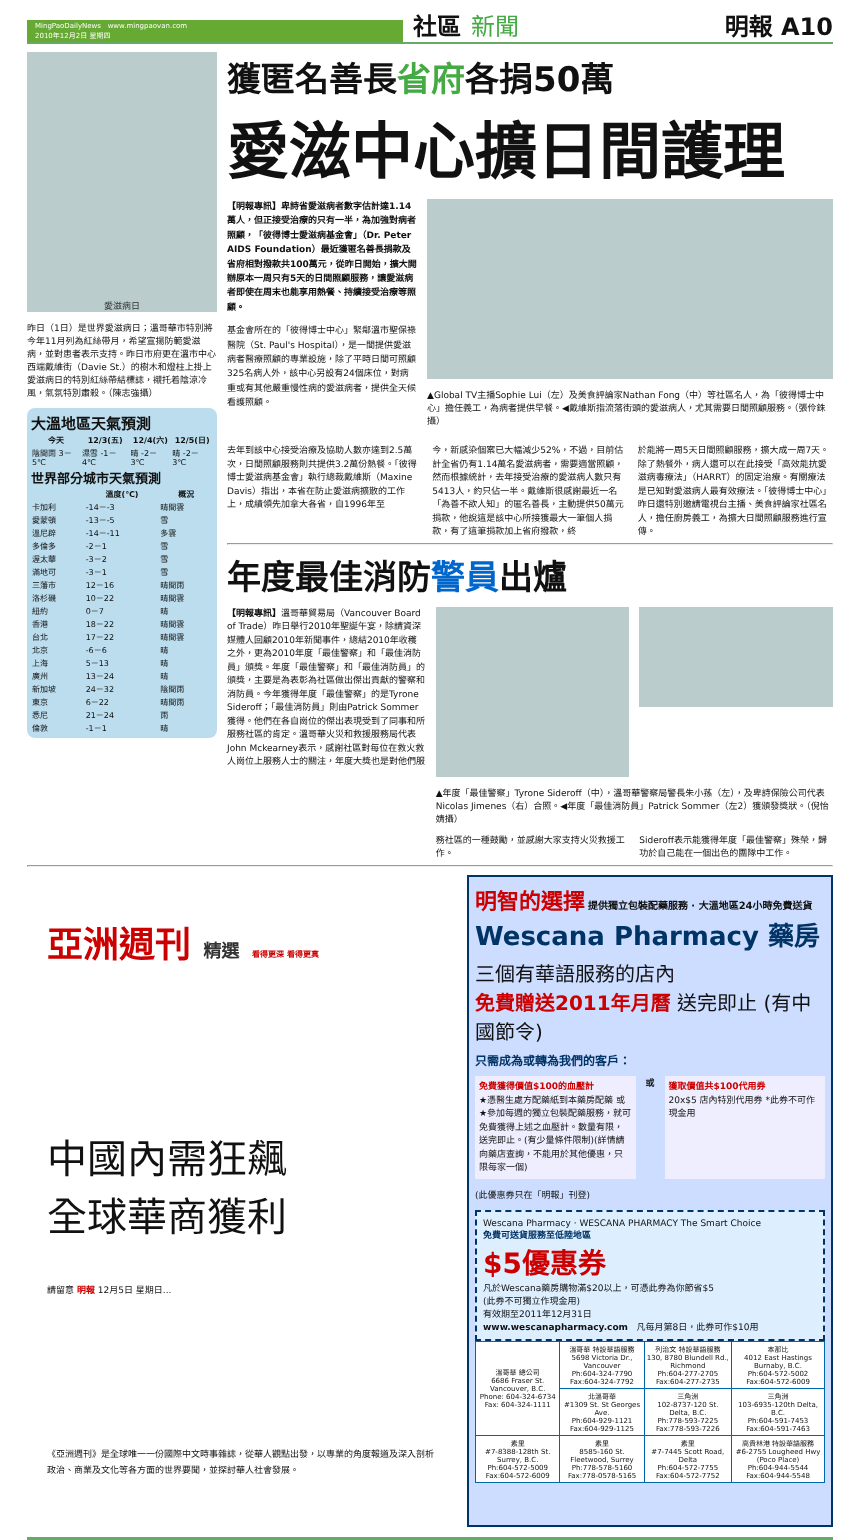MingPaoDailyNews www.mingpaovan.com
2010年12月2日 星期四
社區 新聞 明報 A10
愛滋病日
昨日（1日）是世界愛滋病日；溫哥華市特別將今年11月列為紅絲帶月，希望宣揚防範愛滋病，並對患者表示支持。昨日市府更在溫市中心西端戴維街（Davie St.）的樹木和燈柱上掛上愛滋病日的特別紅絲帶結標誌，襯托着陰涼冷風，氣氛特別肅殺。（陳志強攝）
大溫地區天氣預測
| 今天 | 12/3(五) | 12/4(六) | 12/5(日) |
| --- | --- | --- | --- |
| 陰間雨 3－5℃ | 濕雪 -1－4℃ | 晴 -2－3℃ | 晴 -2－3℃ |
世界部分城市天氣預測
| | 溫度(℃) | 概況 |
| --- | --- | --- |
| 卡加利 | -14－-3 | 晴間雲 |
| 愛蒙頓 | -13－-5 | 雪 |
| 溫尼辟 | -14－-11 | 多雲 |
| 多倫多 | -2－1 | 雪 |
| 渥太華 | -3－2 | 雪 |
| 滿地可 | -3－1 | 雪 |
| 三藩市 | 12－16 | 晴間雨 |
| 洛杉磯 | 10－22 | 晴間雲 |
| 紐約 | 0－7 | 晴 |
| 香港 | 18－22 | 晴間雲 |
| 台北 | 17－22 | 晴間雲 |
| 北京 | -6－6 | 晴 |
| 上海 | 5－13 | 晴 |
| 廣州 | 13－24 | 晴 |
| 新加坡 | 24－32 | 陰間雨 |
| 東京 | 6－22 | 晴間雨 |
| 悉尼 | 21－24 | 雨 |
| 倫敦 | -1－1 | 晴 |
獲匿名善長省府各捐50萬
愛滋中心擴日間護理
【明報專訊】卑詩省愛滋病者數字估計達1.14萬人，但正接受治療的只有一半，為加強對病者照顧，「彼得博士愛滋病基金會」（Dr. Peter AIDS Foundation）最近獲匿名善長捐款及省府相對撥款共100萬元，從昨日開始，擴大開辦原本一周只有5天的日間照顧服務，讓愛滋病者即使在周末也能享用熱餐、持續接受治療等照顧。
基金會所在的「彼得博士中心」緊鄰溫市聖保祿醫院（St. Paul's Hospital），是一間提供愛滋病者醫療照顧的專業設施，除了平時日間可照顧325名病人外，該中心另設有24個床位，對病重或有其他嚴重慢性病的愛滋病者，提供全天候看護照顧。
▲Global TV主播Sophie Lui（左）及美食評論家Nathan Fong（中）等社區名人，為「彼得博士中心」擔任義工，為病者提供早餐。◀戴維斯指流落街頭的愛滋病人，尤其需要日間照顧服務。（張伶銖攝）
去年到該中心接受治療及協助人數亦達到2.5萬次，日間照顧服務則共提供3.2萬份熱餐。「彼得博士愛滋病基金會」執行總裁戴維斯（Maxine Davis）指出，本省在防止愛滋病擴散的工作上，成績領先加拿大各省，自1996年至
今，新感染個案已大幅減少52%，不過，目前估計全省仍有1.14萬名愛滋病者，需要適當照顧，然而根據統計，去年接受治療的愛滋病人數只有5413人，約只佔一半。戴維斯很感謝最近一名「為善不欲人知」的匿名善長，主動提供50萬元捐款，他說這是該中心所接獲最大一筆個人捐款，有了這筆捐款加上省府撥款，終
於能將一周5天日間照顧服務，擴大成一周7天。除了熱餐外，病人還可以在此接受「高效能抗愛滋病毒療法」（HARRT）的固定治療。有關療法是已知對愛滋病人最有效療法。「彼得博士中心」昨日還特別邀請電視台主播、美食評論家社區名人，擔任廚房義工，為擴大日間照顧服務進行宣傳。
年度最佳消防警員出爐
【明報專訊】溫哥華貿易局（Vancouver Board of Trade）昨日舉行2010年聖誕午宴，除請資深媒體人回顧2010年新聞事件，總結2010年收穫之外，更為2010年度「最佳警察」和「最佳消防員」頒獎。年度「最佳警察」和「最佳消防員」的頒獎，主要是為表彰為社區做出傑出貢獻的警察和消防員。今年獲得年度「最佳警察」的是Tyrone Sideroff；「最佳消防員」則由Patrick Sommer獲得。他們在各自崗位的傑出表現受到了同事和所服務社區的肯定。溫哥華火災和救援服務局代表John Mckearney表示，感謝社區對每位在救火救人崗位上服務人士的關注，年度大獎也是對他們服
▲年度「最佳警察」Tyrone Sideroff（中），溫哥華警察局警長朱小蓀（左），及卑詩保險公司代表Nicolas Jimenes（右）合照。◀年度「最佳消防員」Patrick Sommer（左2）獲頒發獎狀。（倪怡婧攝）
務社區的一種鼓勵，並感謝大家支持火災救援工作。
Sideroff表示能獲得年度「最佳警察」殊榮，歸功於自己能在一個出色的團隊中工作。
亞洲週刊 精選 看得更深 看得更真
中國內需狂飆
全球華商獲利
請留意 明報 12月5日 星期日...
《亞洲週刊》是全球唯一一份國際中文時事雜誌，從華人觀點出發，以專業的角度報道及深入剖析政治、商業及文化等各方面的世界要聞，並探討華人社會發展。
明智的選擇 提供獨立包裝配藥服務 · 大溫地區24小時免費送貨
Wescana Pharmacy 藥房
三個有華語服務的店內
免費贈送2011年月曆 送完即止 (有中國節令)
只需成為或轉為我們的客戶：
免費獲得價值$100的血壓計
★憑醫生處方配藥紙到本藥房配藥 或 ★參加每週的獨立包裝配藥服務，就可免費獲得上述之血壓計。數量有限，送完即止。(有少量條件限制)(詳情請向藥店查詢，不能用於其他優惠，只限每家一個)
或
獲取價值共$100代用券
20x$5 店內特別代用券 *此券不可作現金用
(此優惠券只在「明報」刊登)
Wescana Pharmacy · WESCANA PHARMACY The Smart Choice
免費可送貨服務至低陸地區
$5優惠券
凡於Wescana藥房購物滿$20以上，可憑此券為你節省$5
(此券不可獨立作現金用)
有效期至2011年12月31日
www.wescanapharmacy.com 凡每月第8日，此券可作$10用
| 溫哥華 總公司 6686 Fraser St. Vancouver, B.C. Phone: 604-324-6734 Fax: 604-324-1111 | 溫哥華 特設華語服務 5698 Victoria Dr., Vancouver Ph:604-324-7790 Fax:604-324-7792 | 列治文 特設華語服務 130, 8780 Blundell Rd., Richmond Ph:604-277-2705 Fax:604-277-2735 | 本那比 4012 East Hastings Burnaby, B.C. Ph:604-572-5002 Fax:604-572-6009 |
| | 北溫哥華 #1309 St. St Georges Ave. Ph:604-929-1121 Fax:604-929-1125 | 三角洲 102-8737-120 St. Delta, B.C. Ph:778-593-7225 Fax:778-593-7226 | 三角洲 103-6935-120th Delta, B.C. Ph:604-591-7453 Fax:604-591-7463 |
| 素里 #7-8388-128th St. Surrey, B.C. Ph:604-572-5009 Fax:604-572-6009 | 素里 8585-160 St. Fleetwood, Surrey Ph:778-578-5160 Fax:778-0578-5165 | 素里 #7-7445 Scott Road, Delta Ph:604-572-7755 Fax:604-572-7752 | 高貴林港 特設華語服務 #6-2755 Lougheed Hwy (Poco Place) Ph:604-944-5544 Fax:604-944-5548 |